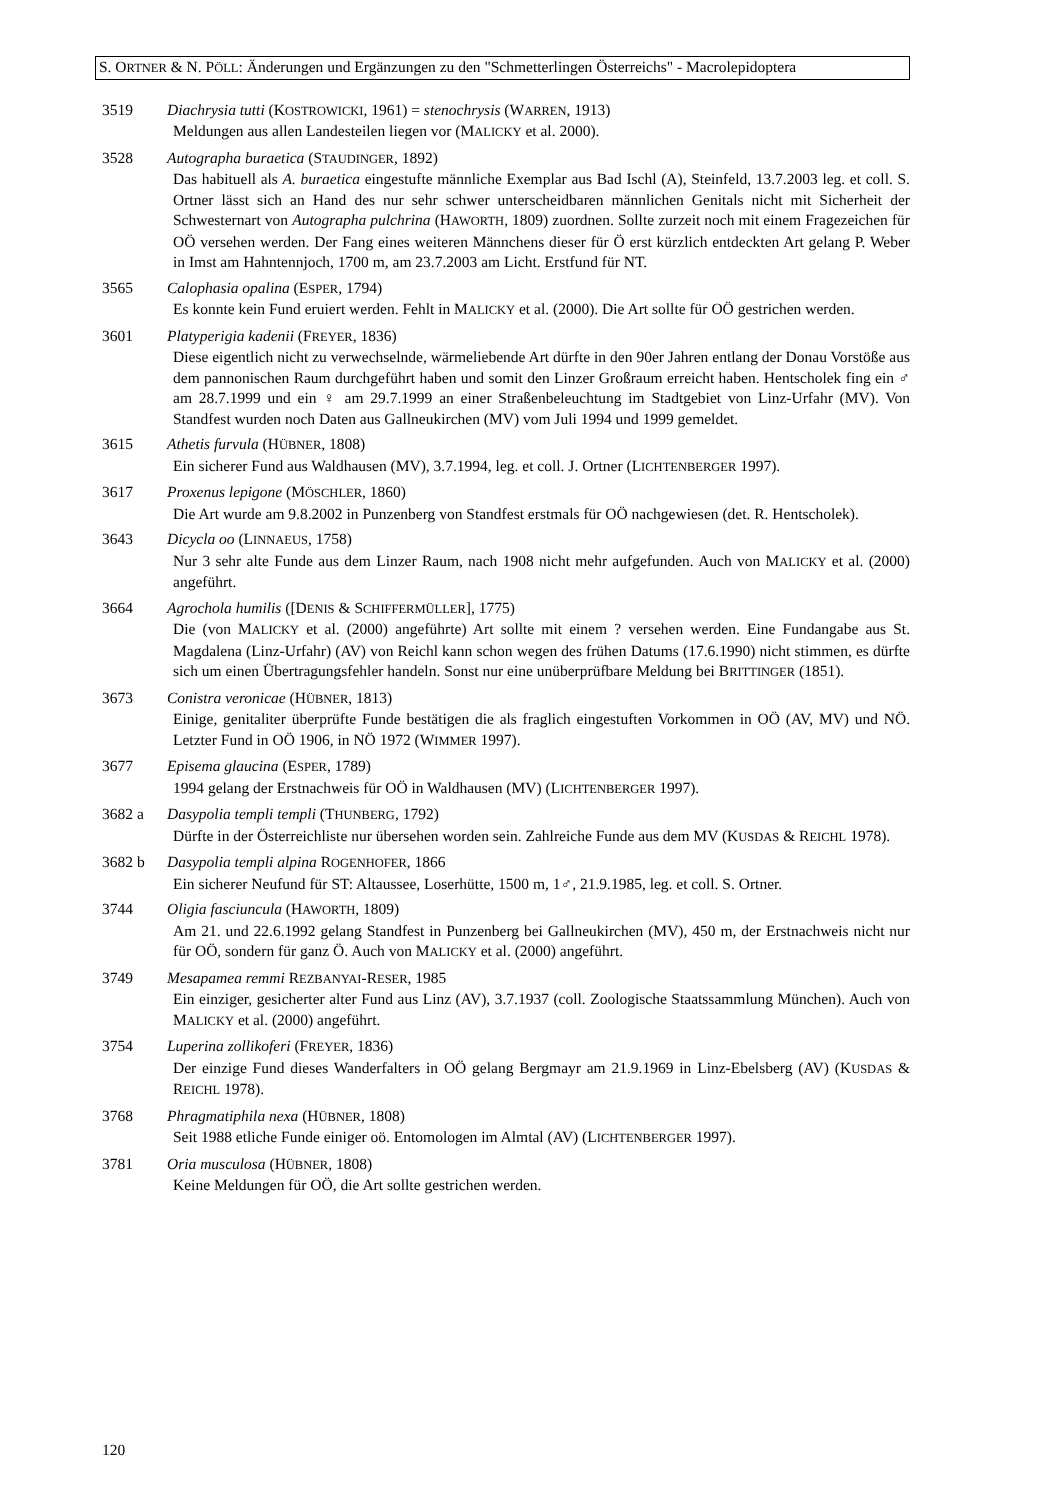S. ORTNER & N. PÖLL: Änderungen und Ergänzungen zu den "Schmetterlingen Österreichs" - Macrolepidoptera
3519 Diachrysia tutti (KOSTROWICKI, 1961) = stenochrysis (WARREN, 1913)
Meldungen aus allen Landesteilen liegen vor (MALICKY et al. 2000).
3528 Autographa buraetica (STAUDINGER, 1892)
Das habituell als A. buraetica eingestufte männliche Exemplar aus Bad Ischl (A), Steinfeld, 13.7.2003 leg. et coll. S. Ortner lässt sich an Hand des nur sehr schwer unterscheidbaren männlichen Genitals nicht mit Sicherheit der Schwesternart von Autographa pulchrina (HAWORTH, 1809) zuordnen. Sollte zurzeit noch mit einem Fragezeichen für OÖ versehen werden. Der Fang eines weiteren Männchens dieser für Ö erst kürzlich entdeckten Art gelang P. Weber in Imst am Hahntennjoch, 1700 m, am 23.7.2003 am Licht. Erstfund für NT.
3565 Calophasia opalina (ESPER, 1794)
Es konnte kein Fund eruiert werden. Fehlt in MALICKY et al. (2000). Die Art sollte für OÖ gestrichen werden.
3601 Platyperigia kadenii (FREYER, 1836)
Diese eigentlich nicht zu verwechselnde, wärmeliebende Art dürfte in den 90er Jahren entlang der Donau Vorstöße aus dem pannonischen Raum durchgeführt haben und somit den Linzer Großraum erreicht haben. Hentscholek fing ein ♂ am 28.7.1999 und ein ♀ am 29.7.1999 an einer Straßenbeleuchtung im Stadtgebiet von Linz-Urfahr (MV). Von Standfest wurden noch Daten aus Gallneukirchen (MV) vom Juli 1994 und 1999 gemeldet.
3615 Athetis furvula (HÜBNER, 1808)
Ein sicherer Fund aus Waldhausen (MV), 3.7.1994, leg. et coll. J. Ortner (LICHTENBERGER 1997).
3617 Proxenus lepigone (MÖSCHLER, 1860)
Die Art wurde am 9.8.2002 in Punzenberg von Standfest erstmals für OÖ nachgewiesen (det. R. Hentscholek).
3643 Dicycla oo (LINNAEUS, 1758)
Nur 3 sehr alte Funde aus dem Linzer Raum, nach 1908 nicht mehr aufgefunden. Auch von MALICKY et al. (2000) angeführt.
3664 Agrochola humilis ([DENIS & SCHIFFERMÜLLER], 1775)
Die (von MALICKY et al. (2000) angeführte) Art sollte mit einem ? versehen werden. Eine Fundangabe aus St. Magdalena (Linz-Urfahr) (AV) von Reichl kann schon wegen des frühen Datums (17.6.1990) nicht stimmen, es dürfte sich um einen Übertragungsfehler handeln. Sonst nur eine unüberprüfbare Meldung bei BRITTINGER (1851).
3673 Conistra veronicae (HÜBNER, 1813)
Einige, genitaliter überprüfte Funde bestätigen die als fraglich eingestuften Vorkommen in OÖ (AV, MV) und NÖ. Letzter Fund in OÖ 1906, in NÖ 1972 (WIMMER 1997).
3677 Episema glaucina (ESPER, 1789)
1994 gelang der Erstnachweis für OÖ in Waldhausen (MV) (LICHTENBERGER 1997).
3682 a Dasypolia templi templi (THUNBERG, 1792)
Dürfte in der Österreichliste nur übersehen worden sein. Zahlreiche Funde aus dem MV (KUSDAS & REICHL 1978).
3682 b Dasypolia templi alpina ROGENHOFER, 1866
Ein sicherer Neufund für ST: Altaussee, Loserhütte, 1500 m, 1♂, 21.9.1985, leg. et coll. S. Ortner.
3744 Oligia fasciuncula (HAWORTH, 1809)
Am 21. und 22.6.1992 gelang Standfest in Punzenberg bei Gallneukirchen (MV), 450 m, der Erstnachweis nicht nur für OÖ, sondern für ganz Ö. Auch von MALICKY et al. (2000) angeführt.
3749 Mesapamea remmi REZBANYAI-RESER, 1985
Ein einziger, gesicherter alter Fund aus Linz (AV), 3.7.1937 (coll. Zoologische Staatssammlung München). Auch von MALICKY et al. (2000) angeführt.
3754 Luperina zollikoferi (FREYER, 1836)
Der einzige Fund dieses Wanderfalters in OÖ gelang Bergmayr am 21.9.1969 in Linz-Ebelsberg (AV) (KUSDAS & REICHL 1978).
3768 Phragmatiphila nexa (HÜBNER, 1808)
Seit 1988 etliche Funde einiger oö. Entomologen im Almtal (AV) (LICHTENBERGER 1997).
3781 Oria musculosa (HÜBNER, 1808)
Keine Meldungen für OÖ, die Art sollte gestrichen werden.
120